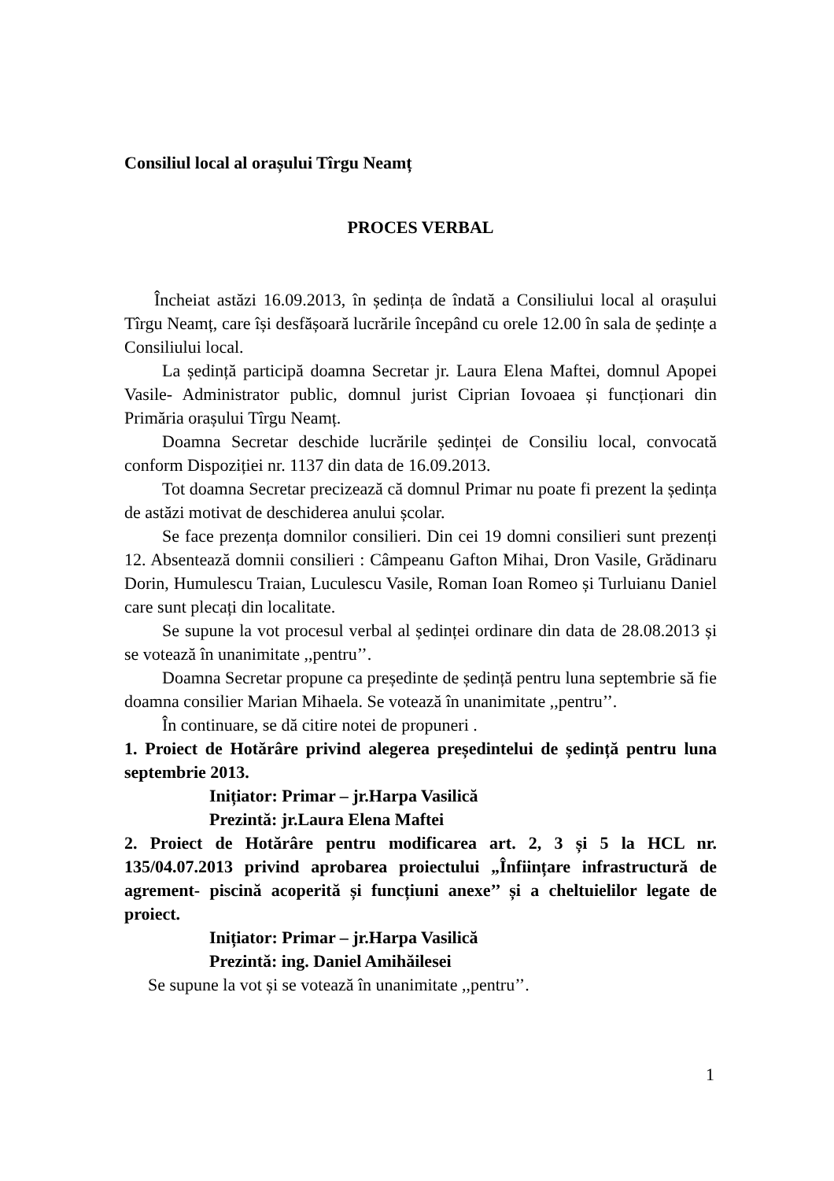Consiliul local al orașului Tîrgu Neamț
PROCES VERBAL
Încheiat astăzi 16.09.2013, în ședința de îndată a Consiliului local al orașului Tîrgu Neamț, care își desfășoară lucrările începând cu orele 12.00 în sala de ședințe a Consiliului local.
La ședință participă doamna Secretar jr. Laura Elena Maftei, domnul Apopei Vasile- Administrator public, domnul jurist Ciprian Iovoaea și funcționari din Primăria orașului Tîrgu Neamț.
Doamna Secretar deschide lucrările ședinței de Consiliu local, convocată conform Dispoziției nr. 1137 din data de 16.09.2013.
Tot doamna Secretar precizează că domnul Primar nu poate fi prezent la ședința de astăzi motivat de deschiderea anului școlar.
Se face prezența domnilor consilieri. Din cei 19 domni consilieri sunt prezenți 12. Absentează domnii consilieri : Câmpeanu Gafton Mihai, Dron Vasile, Grădinaru Dorin, Humulescu Traian, Luculescu Vasile, Roman Ioan Romeo și Turluianu Daniel care sunt plecați din localitate.
Se supune la vot procesul verbal al ședinței ordinare din data de 28.08.2013 și se votează în unanimitate ,,pentru’’.
Doamna Secretar propune ca președinte de ședință pentru luna septembrie să fie doamna consilier Marian Mihaela. Se votează în unanimitate ,,pentru’’.
În continuare, se dă citire notei de propuneri .
1. Proiect de Hotărâre privind alegerea președintelui de ședință pentru luna septembrie 2013.
Inițiator: Primar – jr.Harpa Vasilică
Prezintă: jr.Laura Elena Maftei
2. Proiect de Hotărâre pentru modificarea art. 2, 3 și 5 la HCL nr. 135/04.07.2013 privind aprobarea proiectului „Înființare infrastructură de agrement- piscină acoperită și funcțiuni anexe’’ și a cheltuielilor legate de proiect.
Inițiator: Primar – jr.Harpa Vasilică
Prezintă: ing. Daniel Amihăilesei
Se supune la vot și se votează în unanimitate ,,pentru’’.
1